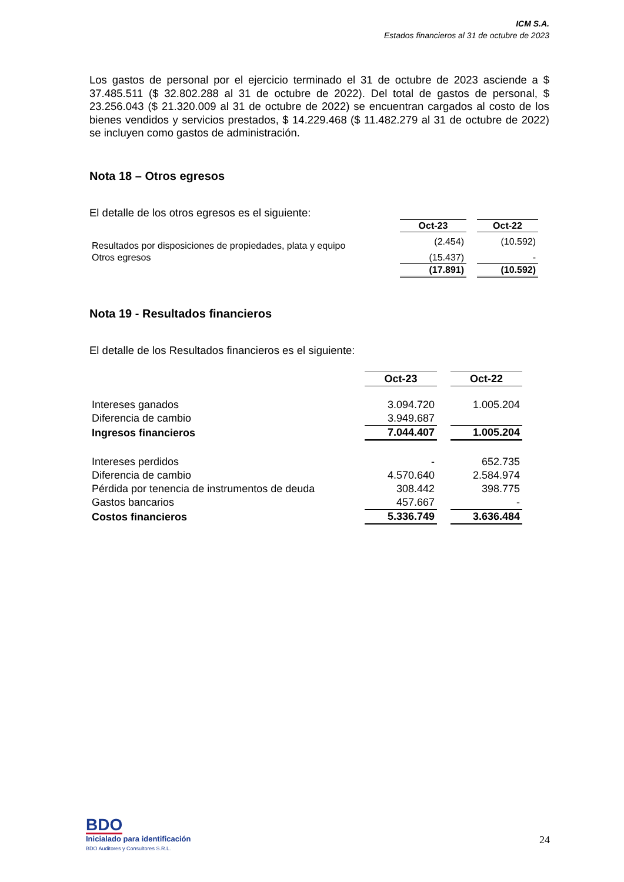ICM S.A.
Estados financieros al 31 de octubre de 2023
Los gastos de personal por el ejercicio terminado el 31 de octubre de 2023 asciende a $ 37.485.511 ($ 32.802.288 al 31 de octubre de 2022). Del total de gastos de personal, $ 23.256.043 ($ 21.320.009 al 31 de octubre de 2022) se encuentran cargados al costo de los bienes vendidos y servicios prestados, $ 14.229.468 ($ 11.482.279 al 31 de octubre de 2022) se incluyen como gastos de administración.
Nota 18 – Otros egresos
El detalle de los otros egresos es el siguiente:
| | Oct-23 | | Oct-22 |
| Resultados por disposiciones de propiedades, plata y equipo | (2.454) | | (10.592) |
| Otros egresos | (15.437) | | - |
| | (17.891) | | (10.592) |
Nota 19 - Resultados financieros
El detalle de los Resultados financieros es el siguiente:
| | Oct-23 | | Oct-22 |
| Intereses ganados | 3.094.720 | | 1.005.204 |
| Diferencia de cambio | 3.949.687 | | |
| Ingresos financieros | 7.044.407 | | 1.005.204 |
| Intereses perdidos | - | | 652.735 |
| Diferencia de cambio | 4.570.640 | | 2.584.974 |
| Pérdida por tenencia de instrumentos de deuda | 308.442 | | 398.775 |
| Gastos bancarios | 457.667 | | - |
| Costos financieros | 5.336.749 | | 3.636.484 |
BDO
Inicialado para identificación
BDO Auditores y Consultores S.R.L.
24